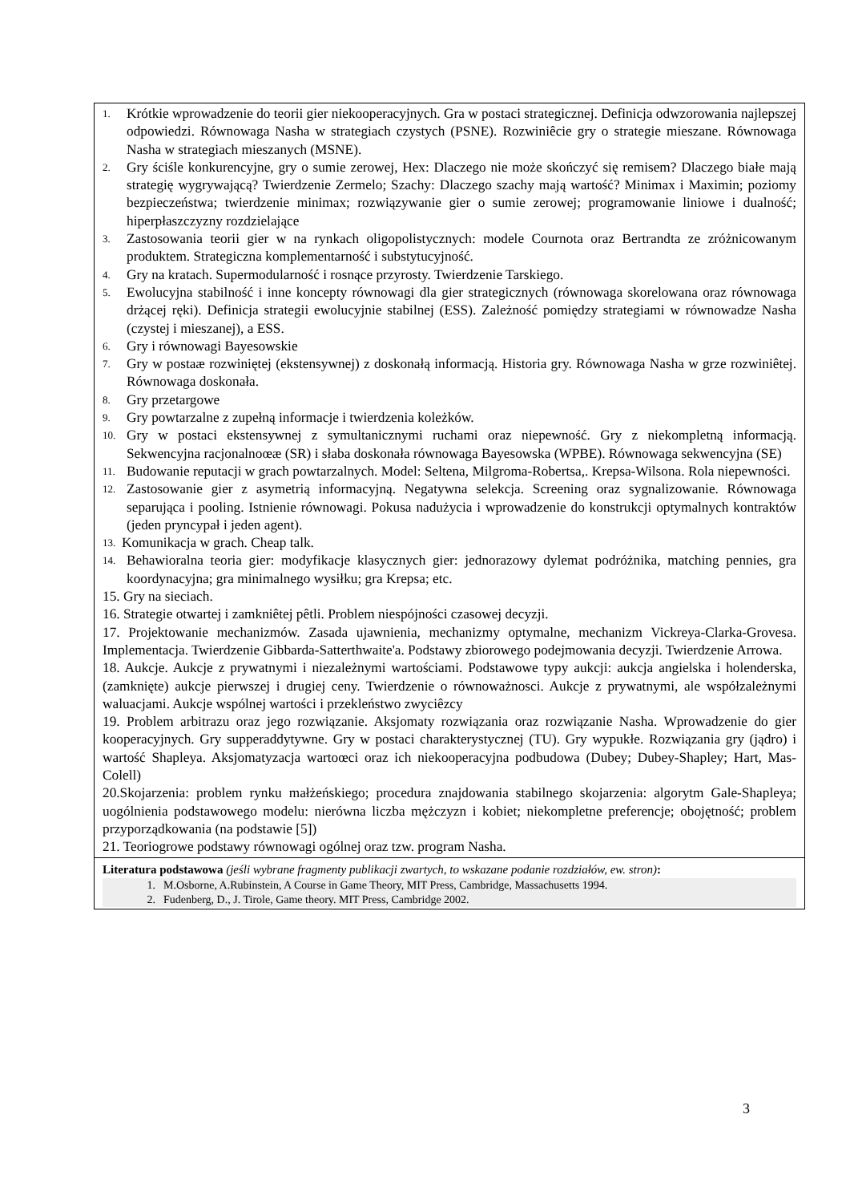| 1. Krótkie wprowadzenie do teorii gier niekooperacyjnych. Gra w postaci strategicznej. Definicja odwzorowania najlepszej odpowiedzi. Równowaga Nasha w strategiach czystych (PSNE). Rozwiniêcie gry o strategie mieszane. Równowaga Nasha w strategiach mieszanych (MSNE). 2. Gry ściśle konkurencyjne, gry o sumie zerowej, Hex: Dlaczego nie może skończyć się remisem? Dlaczego białe mają strategię wygrywającą? Twierdzenie Zermelo; Szachy: Dlaczego szachy mają wartość? Minimax i Maximin; poziomy bezpieczeństwa; twierdzenie minimax; rozwiązywanie gier o sumie zerowej; programowanie liniowe i dualność; hiperpłaszczyzny rozdzielające 3. Zastosowania teorii gier w na rynkach oligopolistycznych: modele Cournota oraz Bertrandta ze zróżnicowanym produktem. Strategiczna komplementarność i substytucyjność. 4. Gry na kratach. Supermodularność i rosnące przyrosty. Twierdzenie Tarskiego. 5. Ewolucyjna stabilność i inne koncepty równowagi dla gier strategicznych (równowaga skorelowana oraz równowaga drżącej ręki). Definicja strategii ewolucyjnie stabilnej (ESS). Zależność pomiędzy strategiami w równowadze Nasha (czystej i mieszanej), a ESS. 6. Gry i równowagi Bayesowskie 7. Gry w postaæ rozwiniętej (ekstensywnej) z doskonałą informacją. Historia gry. Równowaga Nasha w grze rozwiniêtej. Równowaga doskonała. 8. Gry przetargowe 9. Gry powtarzalne z zupełną informacje i twierdzenia koleżków. 10. Gry w postaci ekstensywnej z symultanicznymi ruchami oraz niepewność. Gry z niekompletną informacją. Sekwencyjna racjonalnoœæ (SR) i słaba doskonała równowaga Bayesowska (WPBE). Równowaga sekwencyjna (SE) 11. Budowanie reputacji w grach powtarzalnych. Model: Seltena, Milgroma-Robertsa,. Krepsa-Wilsona. Rola niepewności. 12. Zastosowanie gier z asymetrią informacyjną. Negatywna selekcja. Screening oraz sygnalizowanie. Równowaga separująca i pooling. Istnienie równowagi. Pokusa nadużycia i wprowadzenie do konstrukcji optymalnych kontraktów (jeden pryncypał i jeden agent). 13. Komunikacja w grach. Cheap talk. 14. Behawioralna teoria gier: modyfikacje klasycznych gier: jednorazowy dylemat podróżnika, matching pennies, gra koordynacyjna; gra minimalnego wysiłku; gra Krepsa; etc. 15. Gry na sieciach. 16. Strategie otwartej i zamkniêtej pêtli. Problem niespójności czasowej decyzji. 17. Projektowanie mechanizmów. Zasada ujawnienia, mechanizmy optymalne, mechanizm Vickreya-Clarka-Grovesa. Implementacja. Twierdzenie Gibbarda-Satterthwaite'a. Podstawy zbiorowego podejmowania decyzji. Twierdzenie Arrowa. 18. Aukcje. Aukcje z prywatnymi i niezależnymi wartościami. Podstawowe typy aukcji: aukcja angielska i holenderska, (zamknięte) aukcje pierwszej i drugiej ceny. Twierdzenie o równoważnosci. Aukcje z prywatnymi, ale współzależnymi waluacjami. Aukcje wspólnej wartości i przekleństwo zwyciêzcy 19. Problem arbitrazu oraz jego rozwiązanie. Aksjomaty rozwiązania oraz rozwiązanie Nasha. Wprowadzenie do gier kooperacyjnych. Gry supperaddytywne. Gry w postaci charakterystycznej (TU). Gry wypukłe. Rozwiązania gry (jądro) i wartość Shapleya. Aksjomatyzacja wartoœci oraz ich niekooperacyjna podbudowa (Dubey; Dubey-Shapley; Hart, Mas-Colell) 20.Skojarzenia: problem rynku małżeńskiego; procedura znajdowania stabilnego skojarzenia: algorytm Gale-Shapleya; uogólnienia podstawowego modelu: nierówna liczba mężczyzn i kobiet; niekompletne preferencje; obojętność; problem przyporządkowania (na podstawie [5]) 21. Teoriogrowe podstawy równowagi ogólnej oraz tzw. program Nasha. |
| Literatura podstawowa (jeśli wybrane fragmenty publikacji zwartych, to wskazane podanie rozdziałów, ew. stron) : 1. M.Osborne, A.Rubinstein, A Course in Game Theory, MIT Press, Cambridge, Massachusetts 1994. 2. Fudenberg, D., J. Tirole, Game theory. MIT Press, Cambridge 2002. |
3